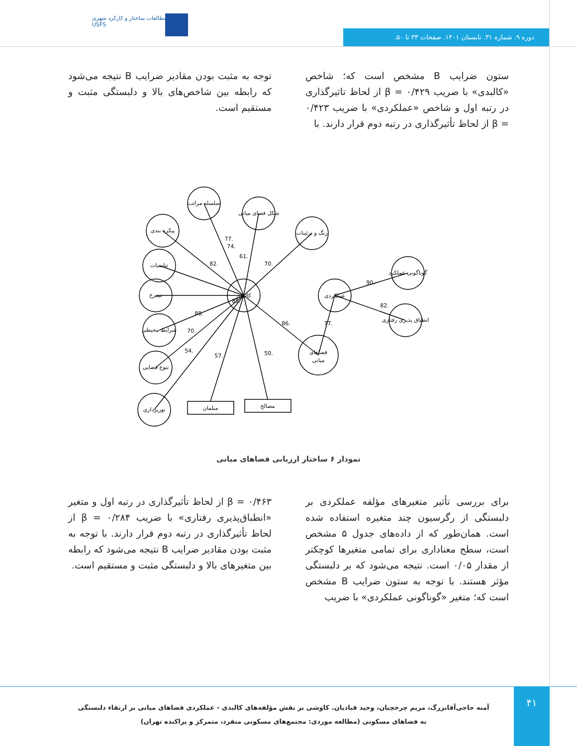مطالعات ساختار و کارکرد شهری
USFS
دوره ۹. شماره ۳۱. تابستان ۱۴۰۱. صفحات ۳۳ تا ۵۰.
ستون ضرایب B مشخص است که؛ شاخص «کالبدی» با ضریب ۰/۴۲۹ = β از لحاظ تاثیرگذاری در رتبه اول و شاخص «عملکردی» با ضریب ۰/۴۲۳ = β از لحاظ تأثیرگذاری در رتبه دوم قرار دارند. با
توجه به مثبت بودن مقادیر ضرایب B نتیجه می‌شود که رابطه بین شاخص‌های بالا و دلبستگی مثبت و مستقیم است.
کالبدی
عملکردی
فضاهای
میانی
سلسله مراتب
شکل فضای میانی
رنگ و تزئینات
پیکره بندی
تناسبات
نیمرخ
شرایط محیطی
تنوع فضایی
نورپردازی
مبلمان
مصالح
گوناگونی عملکرد
انطباق پذیری رفتاری
.82
.77
.85
.88
.70
.54
.57
.50
.86
.77
.82
.90
.70
.61
.74
نمودار ۶ ساختار ارزیابی فضاهای میانی
برای بررسی تأثیر متغیرهای مؤلفه عملکردی بر دلبستگی از رگرسیون چند متغیره استفاده شده است. همان‌طور که از داده‌های جدول ۵ مشخص است، سطح معناداری برای تمامی متغیرها کوچکتر از مقدار ۰/۰۵ است. نتیجه می‌شود که بر دلبستگی مؤثر هستند. با توجه به ستون ضرایب B مشخص است که؛ متغیر «گوناگونی عملکردی» با ضریب
۰/۴۶۳ = β از لحاظ تأثیرگذاری در رتبه اول و متغیر «انطباق‌پذیری رفتاری» با ضریب ۰/۲۸۴ = β از لحاظ تأثیرگذاری در رتبه دوم قرار دارند. با توجه به مثبت بودن مقادیر ضرایب B نتیجه می‌شود که رابطه بین متغیرهای بالا و دلبستگی مثبت و مستقیم است.
۴۱
آمنه حاجی‌آقابزرگ، مریم چرخچیان، وحید قبادیان. کاوشی بر نقش مؤلفه‌های کالبدی - عملکردی فضاهای میانی بر ارتقاء دلبستگی به فضاهای مسکونی (مطالعه موردی: مجتمع‌های مسکونی منفرد، متمرکز و پراکنده تهران)